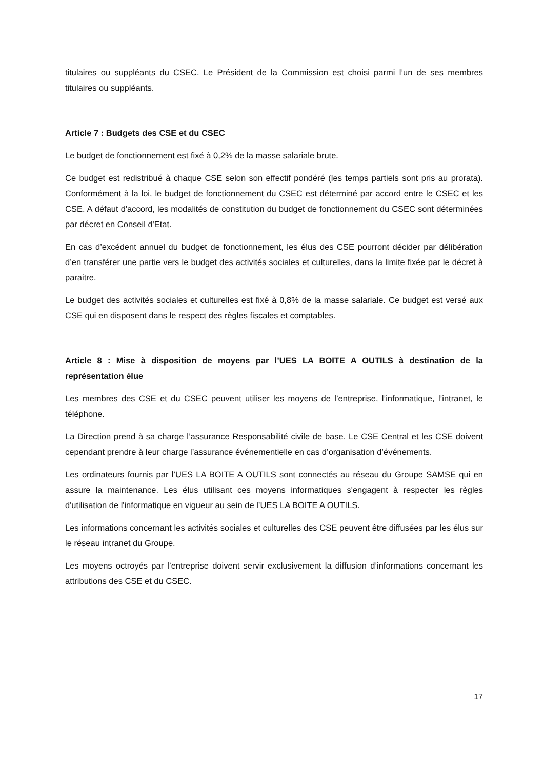titulaires ou suppléants du CSEC. Le Président de la Commission est choisi parmi l’un de ses membres titulaires ou suppléants.
Article 7 : Budgets des CSE et du CSEC
Le budget de fonctionnement est fixé à 0,2% de la masse salariale brute.
Ce budget est redistribué à chaque CSE selon son effectif pondéré (les temps partiels sont pris au prorata). Conformément à la loi, le budget de fonctionnement du CSEC est déterminé par accord entre le CSEC et les CSE. A défaut d'accord, les modalités de constitution du budget de fonctionnement du CSEC sont déterminées par décret en Conseil d'Etat.
En cas d’excédent annuel du budget de fonctionnement, les élus des CSE pourront décider par délibération d’en transférer une partie vers le budget des activités sociales et culturelles, dans la limite fixée par le décret à paraitre.
Le budget des activités sociales et culturelles est fixé à 0,8% de la masse salariale. Ce budget est versé aux CSE qui en disposent dans le respect des règles fiscales et comptables.
Article 8 : Mise à disposition de moyens par l’UES LA BOITE A OUTILS à destination de la représentation élue
Les membres des CSE et du CSEC peuvent utiliser les moyens de l’entreprise, l’informatique, l’intranet, le téléphone.
La Direction prend à sa charge l’assurance Responsabilité civile de base. Le CSE Central et les CSE doivent cependant prendre à leur charge l’assurance événementielle en cas d’organisation d’événements.
Les ordinateurs fournis par l’UES LA BOITE A OUTILS sont connectés au réseau du Groupe SAMSE qui en assure la maintenance. Les élus utilisant ces moyens informatiques s'engagent à respecter les règles d'utilisation de l'informatique en vigueur au sein de l’UES LA BOITE A OUTILS.
Les informations concernant les activités sociales et culturelles des CSE peuvent être diffusées par les élus sur le réseau intranet du Groupe.
Les moyens octroyés par l’entreprise doivent servir exclusivement la diffusion d’informations concernant les attributions des CSE et du CSEC.
17